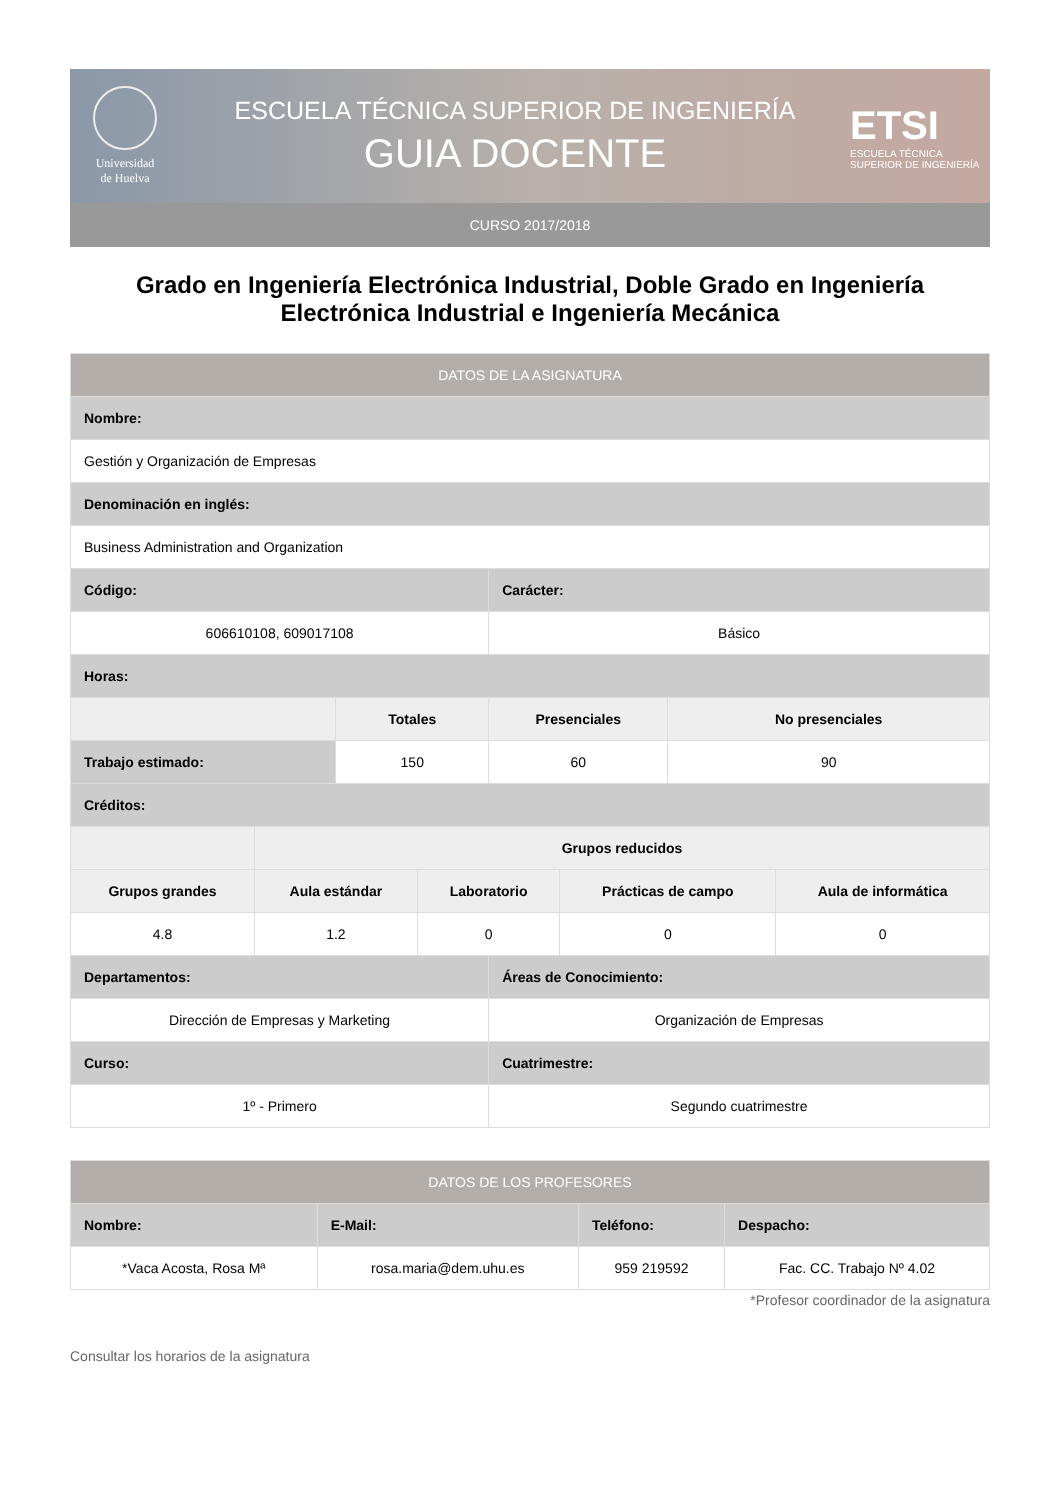Universidad
de Huelva
ESCUELA TÉCNICA SUPERIOR DE INGENIERÍA
GUIA DOCENTE
ETSI
ESCUELA TÉCNICA SUPERIOR DE INGENIERÍA
CURSO 2017/2018
Grado en Ingeniería Electrónica Industrial, Doble Grado en Ingeniería Electrónica Industrial e Ingeniería Mecánica
| DATOS DE LA ASIGNATURA | | | | | | | |
| --- | --- | --- | --- | --- | --- | --- | --- |
| Nombre: | | | | | | | |
| Gestión y Organización de Empresas | | | | | | | |
| Denominación en inglés: | | | | | | | |
| Business Administration and Organization | | | | | | | |
| Código: | | | | Carácter: | | | |
| 606610108, 609017108 | | | | Básico | | | |
| Horas: | | | | | | | |
| | | Totales | | Presenciales | | No presenciales | |
| Trabajo estimado: | | 150 | | 60 | | 90 | |
| Créditos: | | | | | | | |
| | Grupos reducidos | | | | | | |
| Grupos grandes | Aula estándar | | Laboratorio | | Prácticas de campo | | Aula de informática |
| 4.8 | 1.2 | | 0 | | 0 | | 0 |
| Departamentos: | | | | Áreas de Conocimiento: | | | |
| Dirección de Empresas y Marketing | | | | Organización de Empresas | | | |
| Curso: | | | | Cuatrimestre: | | | |
| 1º - Primero | | | | Segundo cuatrimestre | | | |
| DATOS DE LOS PROFESORES | | | |
| --- | --- | --- | --- |
| Nombre: | E-Mail: | Teléfono: | Despacho: |
| *Vaca Acosta, Rosa Mª | rosa.maria@dem.uhu.es | 959 219592 | Fac. CC. Trabajo Nº 4.02 |
*Profesor coordinador de la asignatura
Consultar los horarios de la asignatura